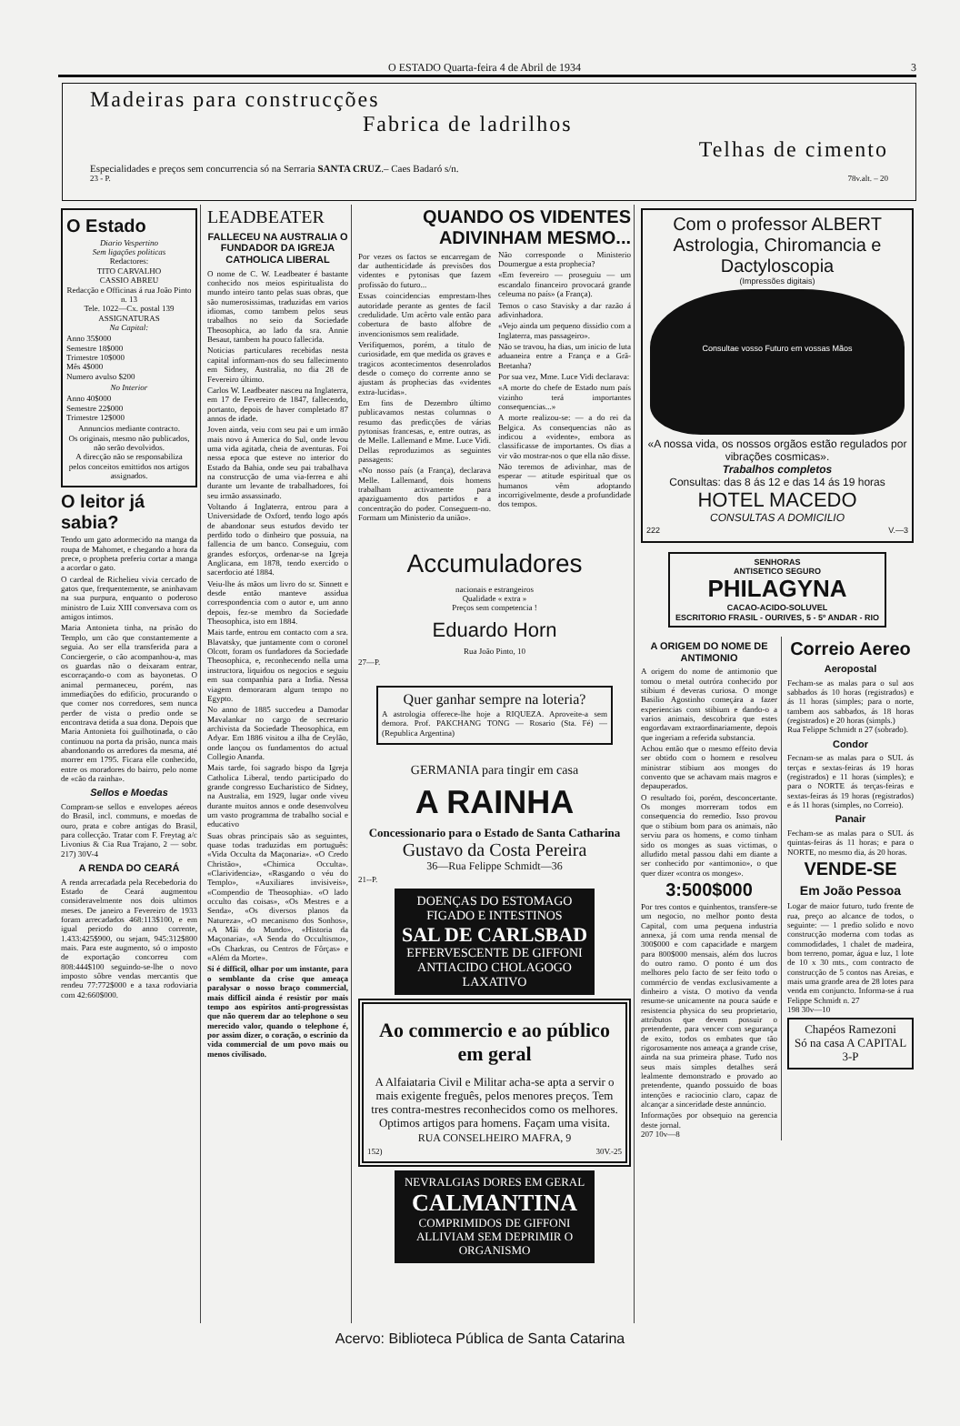O ESTADO Quarta-feira 4 de Abril de 1934 3
Madeiras para construcções
Fabrica de ladrilhos
Telhas de cimento
Especialidades e preços sem concurrencia só na Serraria SANTA CRUZ.– Caes Badaró s/n.
23 - P. 78v.alt. – 20
O Estado
Diario Vespertino
Sem ligações politicas
Redactores:
TITO CARVALHO
CASSIO ABREU
Redacção e Officinas á rua João Pinto n. 13
Tele. 1022—Cx. postal 139
ASSIGNATURAS
Na Capital:
Anno 35$000
Semestre 18$000
Trimestre 10$000
Mês 4$000
Numero avulso $200
No Interior
Anno 40$000
Semestre 22$000
Trimestre 12$000
Annuncios mediante contracto.
Os originais, mesmo não publicados, não serão devolvidos.
A direcção não se responsabiliza pelos conceitos emittidos nos artigos assignados.
O leitor já sabia?
Tendo um gato adormecido na manga da roupa de Mahomet, e chegando a hora da prece, o propheta preferiu cortar a manga a acordar o gato.
O cardeal de Richelieu vivia cercado de gatos que, frequentemente, se aninhavam na sua purpura, enquanto o poderoso ministro de Luiz XIII conversava com os amigos intimos.
Maria Antonieta tinha, na prisão do Templo, um cão que constantemente a seguia. Ao ser ella transferida para a Conciergerie, o cão acompanhou-a, mas os guardas não o deixaram entrar, escorraçando-o com as bayonetas. O animal permaneceu, porém, nas immediações do edificio, procurando o que comer nos corredores, sem nunca perder de vista o predio onde se encontrava detida a sua dona. Depois que Maria Antonieta foi guilhotinada, o cão continuou na porta da prisão, nunca mais abandonando os arredores da mesma, até morrer em 1795. Ficara elle conhecido, entre os moradores do bairro, pelo nome de «cão da rainha».
Sellos e Moedas
Compram-se sellos e envelopes aéreos do Brasil, incl. communs, e moedas de ouro, prata e cobre antigas do Brasil, para collecção. Tratar com F. Freytag a/c Livonius & Cia Rua Trajano, 2 — sobr. 217) 30V-4
A RENDA DO CEARÁ
A renda arrecadada pela Recebedoria do Estado de Ceará augmentou consideravelmente nos dois ultimos meses. De janeiro a Fevereiro de 1933 foram arrecadados 468:113$100, e em igual periodo do anno corrente, 1.433:425$900, ou sejam, 945:312$800 mais. Para este augmento, só o imposto de exportação concorreu com 808:444$100 seguindo-se-lhe o novo imposto sôbre vendas mercantis que rendeu 77:772$000 e a taxa rodoviaria com 42:660$000.
LEADBEATER
FALLECEU NA AUSTRALIA O FUNDADOR DA IGREJA CATHOLICA LIBERAL
O nome de C. W. Leadbeater é bastante conhecido nos meios espiritualista do mundo inteiro tanto pelas suas obras, que são numerosissimas, traduzidas em varios idiomas, como tambem pelos seus trabalhos no seio da Sociedade Theosophica, ao lado da sra. Annie Besaut, tambem ha pouco fallecida.
Noticias particulares recebidas nesta capital informam-nos do seu fallecimento em Sidney, Australia, no dia 28 de Fevereiro último.
Carlos W. Leadbeater nasceu na Inglaterra, em 17 de Fevereiro de 1847, fallecendo, portanto, depois de haver completado 87 annos de idade.
Joven ainda, veiu com seu pai e um irmão mais novo á America do Sul, onde levou uma vida agitada, cheia de aventuras. Foi nessa epoca que esteve no interior do Estado da Bahia, onde seu pai trabalhava na construcção de uma via-ferrea e ahi durante um levante de trabalhadores, foi seu irmão assassinado.
Voltando á Inglaterra, entrou para a Universidade de Oxford, tendo logo após de abandonar seus estudos devido ter perdido todo o dinheiro que possuia, na fallencia de um banco. Conseguiu, com grandes esforços, ordenar-se na Igreja Anglicana, em 1878, tendo exercido o sacerdocio até 1884.
Veiu-lhe ás mãos um livro do sr. Sinnett e desde então manteve assidua correspondencia com o autor e, um anno depois, fez-se membro da Sociedade Theosophica, isto em 1884.
Mais tarde, entrou em contacto com a sra. Blavatsky, que juntamente com o coronel Olcott, foram os fundadores da Sociedade Theosophica, e, reconhecendo nella uma instructora, liquidou os negocios e seguiu em sua companhia para a India. Nessa viagem demoraram algum tempo no Egypto.
No anno de 1885 succedeu a Damodar Mavalankar no cargo de secretario archivista da Sociedade Theosophica, em Adyar. Em 1886 visitou a ilha de Ceylão, onde lançou os fundamentos do actual Collegio Ananda.
Mais tarde, foi sagrado bispo da Igreja Catholica Liberal, tendo participado do grande congresso Eucharistico de Sidney, na Australia, em 1929, lugar onde viveu durante muitos annos e onde desenvolveu um vasto programma de trabalho social e educativo
Suas obras principais são as seguintes, quase todas traduzidas em português: «Vida Occulta da Maçonaria». «O Credo Christão», «Chimica Occulta». «Clarividencia», «Rasgando o véu do Templo», «Auxiliares invisiveis», «Compendio de Theosophia». «O lado occulto das coisas», «Os Mestres e a Senda», «Os diversos planos da Natureza», «O mecanismo dos Sonhos», «A Mãi do Mundo», «Historia da Maçonaria», «A Senda do Occultismo», «Os Charkras, ou Centros de Fôrças» e «Além da Morte».
Si é difficil, olhar por um instante, para o semblante da crise que ameaça paralysar o nosso braço commercial, mais difficil ainda é resistir por mais tempo aos espiritos anti-progressistas que não querem dar ao telephone o seu merecido valor, quando o telephone é, por assim dizer, o coração, o escrinio da vida commercial de um povo mais ou menos civilisado.
QUANDO OS VIDENTES ADIVINHAM MESMO...
Por vezes os factos se encarregam de dar authenticidade ás previsões dos videntes e pytonisas que fazem profissão do futuro...
Essas coincidencias emprestam-lhes autoridade perante as gentes de facil credulidade. Um acêrto vale então para cobertura de basto alfobre de invencionismos sem realidade.
Verifiquemos, porém, a titulo de curiosidade, em que medida os graves e tragicos acontecimentos desenrolados desde o começo do corrente anno se ajustam ás prophecias das «videntes extra-lucidas».
Em fins de Dezembro último publicavamos nestas columnas o resumo das predicções de várias pytonisas francesas, e, entre outras, as de Melle. Lallemand e Mme. Luce Vidi. Dellas reproduzimos as seguintes passagens:
«No nosso país (a França), declarava Melle. Lallemand, dois homens trabalham activamente para apaziguamento dos partidos e a concentração do poder. Conseguem-no. Formam um Ministerio da união».
Não corresponde o Ministerio Doumergue a esta prophecia?
«Em fevereiro — proseguiu — um escandalo financeiro provocará grande celeuma no país» (a França).
Temos o caso Stavisky a dar razão á adivinhadora.
«Vejo ainda um pequeno dissidio com a Inglaterra, mas passageiro».
Não se travou, ha dias, um inicio de luta aduaneira entre a França e a Grã-Bretanha?
Por sua vez, Mme. Luce Vidi declarava:
«A morte do chefe de Estado num país vizinho terá importantes consequencias...»
A morte realizou-se: — a do rei da Belgica. As consequencias não as indicou a «vidente», embora as classificasse de importantes. Os dias a vir vão mostrar-nos o que ella não disse.
Não teremos de adivinhar, mas de esperar — atitude espiritual que os humanos vêm adoptando incorrigivelmente, desde a profundidade dos tempos.
Accumuladores
nacionais e estrangeiros
Qualidade « extra »
Preços sem competencia !
Eduardo Horn
Rua João Pinto, 10
27—P.
Quer ganhar sempre na loteria?
A astrologia offerece-lhe hoje a RIQUEZA. Aproveite-a sem demora. Prof. PAKCHANG TONG — Rosario (Sta. Fé) — (Republica Argentina)
GERMANIA para tingir em casa
A RAINHA
Concessionario para o Estado de Santa Catharina
Gustavo da Costa Pereira
36—Rua Felippe Schmidt—36
21--P.
DOENÇAS DO ESTOMAGO FIGADO E INTESTINOS
SAL DE CARLSBAD
EFFERVESCENTE DE GIFFONI ANTIACIDO CHOLAGOGO LAXATIVO
Ao commercio e ao público em geral
A Alfaiataria Civil e Militar acha-se apta a servir o mais exigente freguês, pelos menores preços. Tem tres contra-mestres reconhecidos como os melhores. Optimos artigos para homens. Façam uma visita.
RUA CONSELHEIRO MAFRA, 9
152) 30V.-25
NEVRALGIAS DORES EM GERAL
CALMANTINA
COMPRIMIDOS DE GIFFONI ALLIVIAM SEM DEPRIMIR O ORGANISMO
Com o professor ALBERT Astrologia, Chiromancia e Dactyloscopia
(Impressões digitais)
Consultae vosso Futuro em vossas Mãos
«A nossa vida, os nossos orgãos estão regulados por vibrações cosmicas».
Trabalhos completos
Consultas: das 8 ás 12 e das 14 ás 19 horas
HOTEL MACEDO
CONSULTAS A DOMICILIO
222 V.—3
SENHORAS
ANTISETICO SEGURO
PHILAGYNA
CACAO-ACIDO-SOLUVEL
ESCRITORIO FRASIL - OURIVES, 5 - 5º ANDAR - RIO
A ORIGEM DO NOME DE ANTIMONIO
A origem do nome de antimonio que tomou o metal outróra conhecido por stibium é deveras curiosa. O monge Basilio Agostinho começára a fazer experiencias com stibium e dando-o a varios animais, descobrira que estes engordavam extraordinariamente, depois que ingeriam a referida substancia.
Achou então que o mesmo effeito devia ser obtido com o homem e resolveu ministrar stibium aos monges do convento que se achavam mais magros e depauperados.
O resultado foi, porém, desconcertante. Os monges morreram todos em consequencia do remedio. Isso provou que o stibium bom para os animais, não serviu para os homens, e como tinham sido os monges as suas victimas, o alludido metal passou dahi em diante a ser conhecido por «antimonio», o que quer dizer «contra os monges».
3:500$000
Por tres contos e quinhentos, transfere-se um negocio, no melhor ponto desta Capital, com uma pequena industria annexa, já com uma renda mensal de 300$000 e com capacidade e margem para 800$000 mensais, além dos lucros do outro ramo. O ponto é um dos melhores pelo facto de ser feito todo o commércio de vendas exclusivamente a dinheiro a vista. O motivo da venda resume-se unicamente na pouca saúde e resistencia physica do seu proprietario, attributos que devem possuir o pretendente, para vencer com segurança de exito, todos os embates que tão rigorosamente nos ameaça a grande crise, ainda na sua primeira phase. Tudo nos seus mais simples detalhes será lealmente demonstrado e provado ao pretendente, quando possuido de boas intenções e raciocinio claro, capaz de alcançar a sinceridade deste annúncio.
Informações por obsequio na gerencia deste jornal.
207 10v—8
Correio Aereo
Aeropostal
Fecham-se as malas para o sul aos sabbados ás 10 horas (registrados) e ás 11 horas (simples; para o norte, tambem aos sabbados, ás 18 horas (registrados) e 20 horas (simpls.)
Rua Felippe Schmidt n 27 (sobrado).
Condor
Fecnam-se as malas para o SUL ás terças e sextas-feiras ás 19 horas (registrados) e 11 horas (simples); e para o NORTE ás terças-feiras e sextas-feiras ás 19 horas (registrados) e ás 11 horas (simples, no Correio).
Panair
Fecham-se as malas para o SUL ás quintas-feiras ás 11 horas; e para o NORTE, no mesmo dia, ás 20 horas.
VENDE-SE
Em João Pessoa
Logar de maior futuro, tudo frente de rua, preço ao alcance de todos, o seguinte: — 1 predio solido e novo construcção moderna com todas as commodidades, 1 chalet de madeira, bom terreno, pomar, água e luz, 1 lote de 10 x 30 mts., com contracto de construcção de 5 contos nas Areias, e mais uma grande area de 28 lotes para venda em conjuncto. Informa-se á rua Felippe Schmidt n. 27
198 30v—10
Chapéos Ramezoni
Só na casa A CAPITAL 3-P
Acervo: Biblioteca Pública de Santa Catarina